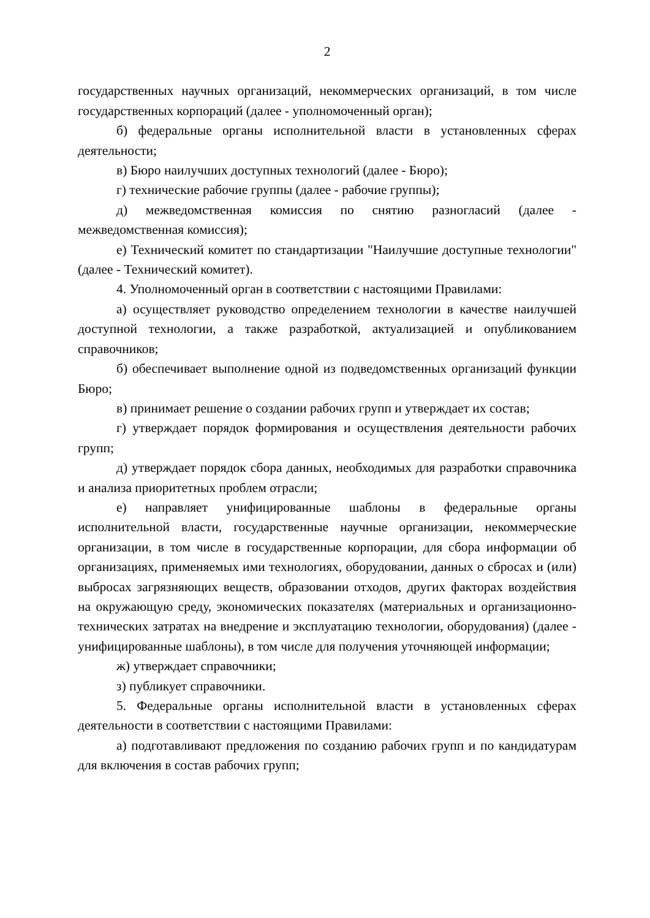2
государственных научных организаций, некоммерческих организаций, в том числе государственных корпораций (далее - уполномоченный орган);
б) федеральные органы исполнительной власти в установленных сферах деятельности;
в) Бюро наилучших доступных технологий (далее - Бюро);
г) технические рабочие группы (далее - рабочие группы);
д) межведомственная комиссия по снятию разногласий (далее - межведомственная комиссия);
е) Технический комитет по стандартизации "Наилучшие доступные технологии" (далее - Технический комитет).
4. Уполномоченный орган в соответствии с настоящими Правилами:
а) осуществляет руководство определением технологии в качестве наилучшей доступной технологии, а также разработкой, актуализацией и опубликованием справочников;
б) обеспечивает выполнение одной из подведомственных организаций функции Бюро;
в) принимает решение о создании рабочих групп и утверждает их состав;
г) утверждает порядок формирования и осуществления деятельности рабочих групп;
д) утверждает порядок сбора данных, необходимых для разработки справочника и анализа приоритетных проблем отрасли;
е) направляет унифицированные шаблоны в федеральные органы исполнительной власти, государственные научные организации, некоммерческие организации, в том числе в государственные корпорации, для сбора информации об организациях, применяемых ими технологиях, оборудовании, данных о сбросах и (или) выбросах загрязняющих веществ, образовании отходов, других факторах воздействия на окружающую среду, экономических показателях (материальных и организационно-технических затратах на внедрение и эксплуатацию технологии, оборудования) (далее - унифицированные шаблоны), в том числе для получения уточняющей информации;
ж) утверждает справочники;
з) публикует справочники.
5. Федеральные органы исполнительной власти в установленных сферах деятельности в соответствии с настоящими Правилами:
а) подготавливают предложения по созданию рабочих групп и по кандидатурам для включения в состав рабочих групп;